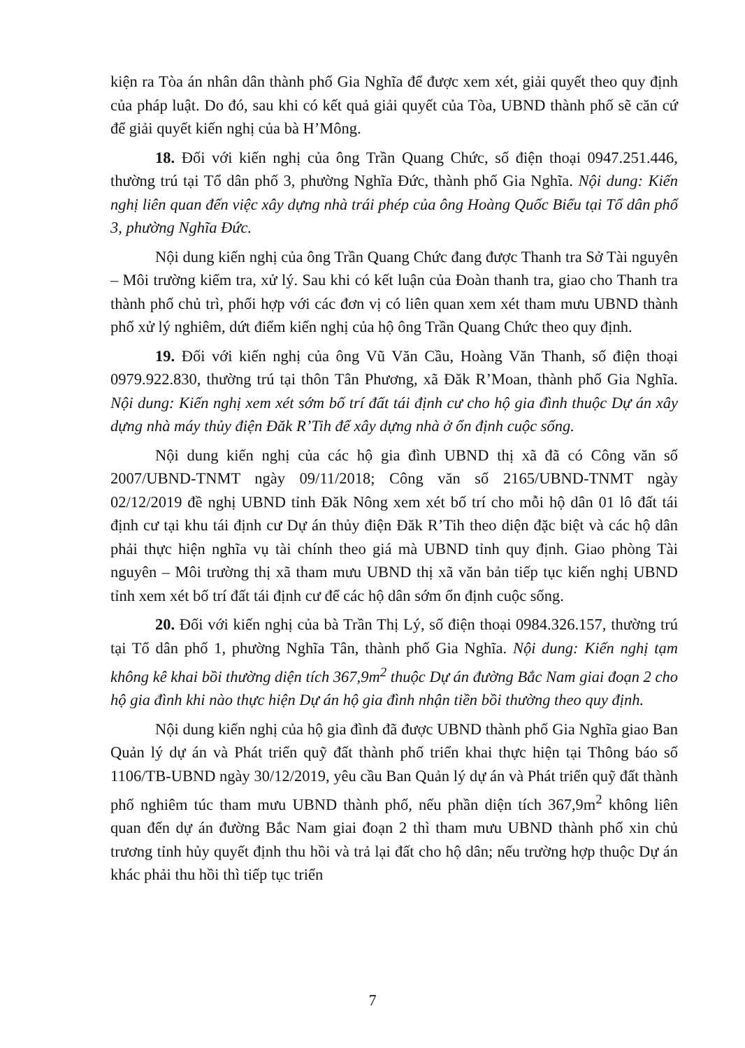kiện ra Tòa án nhân dân thành phố Gia Nghĩa để được xem xét, giải quyết theo quy định của pháp luật. Do đó, sau khi có kết quả giải quyết của Tòa, UBND thành phố sẽ căn cứ để giải quyết kiến nghị của bà H’Mông.
18. Đối với kiến nghị của ông Trần Quang Chức, số điện thoại 0947.251.446, thường trú tại Tổ dân phố 3, phường Nghĩa Đức, thành phố Gia Nghĩa. Nội dung: Kiến nghị liên quan đến việc xây dựng nhà trái phép của ông Hoàng Quốc Biểu tại Tổ dân phố 3, phường Nghĩa Đức.
Nội dung kiến nghị của ông Trần Quang Chức đang được Thanh tra Sở Tài nguyên – Môi trường kiểm tra, xử lý. Sau khi có kết luận của Đoàn thanh tra, giao cho Thanh tra thành phố chủ trì, phối hợp với các đơn vị có liên quan xem xét tham mưu UBND thành phố xử lý nghiêm, dứt điểm kiến nghị của hộ ông Trần Quang Chức theo quy định.
19. Đối với kiến nghị của ông Vũ Văn Cầu, Hoàng Văn Thanh, số điện thoại 0979.922.830, thường trú tại thôn Tân Phương, xã Đăk R’Moan, thành phố Gia Nghĩa. Nội dung: Kiến nghị xem xét sớm bố trí đất tái định cư cho hộ gia đình thuộc Dự án xây dựng nhà máy thủy điện Đăk R’Tih để xây dựng nhà ở ổn định cuộc sống.
Nội dung kiến nghị của các hộ gia đình UBND thị xã đã có Công văn số 2007/UBND-TNMT ngày 09/11/2018; Công văn số 2165/UBND-TNMT ngày 02/12/2019 đề nghị UBND tỉnh Đăk Nông xem xét bố trí cho mỗi hộ dân 01 lô đất tái định cư tại khu tái định cư Dự án thủy điện Đăk R’Tih theo diện đặc biệt và các hộ dân phải thực hiện nghĩa vụ tài chính theo giá mà UBND tỉnh quy định. Giao phòng Tài nguyên – Môi trường thị xã tham mưu UBND thị xã văn bản tiếp tục kiến nghị UBND tỉnh xem xét bố trí đất tái định cư để các hộ dân sớm ổn định cuộc sống.
20. Đối với kiến nghị của bà Trần Thị Lý, số điện thoại 0984.326.157, thường trú tại Tổ dân phố 1, phường Nghĩa Tân, thành phố Gia Nghĩa. Nội dung: Kiến nghị tạm không kê khai bồi thường diện tích 367,9m<sup>2</sup> thuộc Dự án đường Bắc Nam giai đoạn 2 cho hộ gia đình khi nào thực hiện Dự án hộ gia đình nhận tiền bồi thường theo quy định.
Nội dung kiến nghị của hộ gia đình đã được UBND thành phố Gia Nghĩa giao Ban Quản lý dự án và Phát triển quỹ đất thành phố triển khai thực hiện tại Thông báo số 1106/TB-UBND ngày 30/12/2019, yêu cầu Ban Quản lý dự án và Phát triển quỹ đất thành phố nghiêm túc tham mưu UBND thành phố, nếu phần diện tích 367,9m<sup>2</sup> không liên quan đến dự án đường Bắc Nam giai đoạn 2 thì tham mưu UBND thành phố xin chủ trương tỉnh hủy quyết định thu hồi và trả lại đất cho hộ dân; nếu trường hợp thuộc Dự án khác phải thu hồi thì tiếp tục triển
7